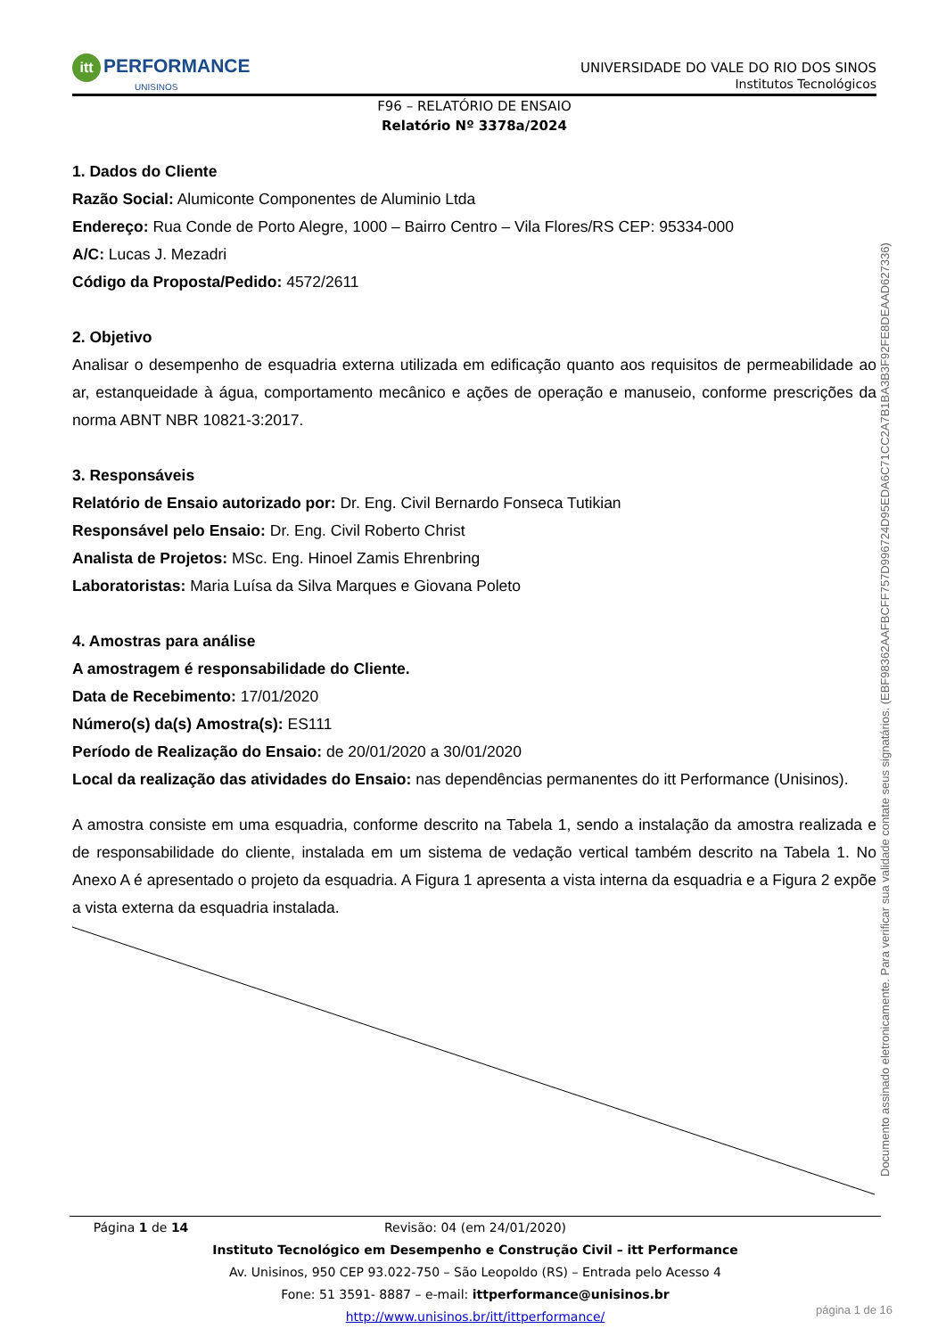itt PERFORMANCE
UNISINOS
UNIVERSIDADE DO VALE DO RIO DOS SINOS
Institutos Tecnológicos
F96 – RELATÓRIO DE ENSAIO
Relatório Nº 3378a/2024
1. Dados do Cliente
Razão Social: Alumiconte Componentes de Aluminio Ltda
Endereço: Rua Conde de Porto Alegre, 1000 – Bairro Centro – Vila Flores/RS CEP: 95334-000
A/C: Lucas J. Mezadri
Código da Proposta/Pedido: 4572/2611
2. Objetivo
Analisar o desempenho de esquadria externa utilizada em edificação quanto aos requisitos de permeabilidade ao ar, estanqueidade à água, comportamento mecânico e ações de operação e manuseio, conforme prescrições da norma ABNT NBR 10821-3:2017.
3. Responsáveis
Relatório de Ensaio autorizado por: Dr. Eng. Civil Bernardo Fonseca Tutikian
Responsável pelo Ensaio: Dr. Eng. Civil Roberto Christ
Analista de Projetos: MSc. Eng. Hinoel Zamis Ehrenbring
Laboratoristas: Maria Luísa da Silva Marques e Giovana Poleto
4. Amostras para análise
A amostragem é responsabilidade do Cliente.
Data de Recebimento: 17/01/2020
Número(s) da(s) Amostra(s): ES111
Período de Realização do Ensaio: de 20/01/2020 a 30/01/2020
Local da realização das atividades do Ensaio: nas dependências permanentes do itt Performance (Unisinos).
A amostra consiste em uma esquadria, conforme descrito na Tabela 1, sendo a instalação da amostra realizada e de responsabilidade do cliente, instalada em um sistema de vedação vertical também descrito na Tabela 1. No Anexo A é apresentado o projeto da esquadria. A Figura 1 apresenta a vista interna da esquadria e a Figura 2 expõe a vista externa da esquadria instalada.
Página 1 de 14 Revisão: 04 (em 24/01/2020)
Instituto Tecnológico em Desempenho e Construção Civil – itt Performance
Av. Unisinos, 950 CEP 93.022-750 – São Leopoldo (RS) – Entrada pelo Acesso 4
Fone: 51 3591- 8887 – e-mail: ittperformance@unisinos.br
http://www.unisinos.br/itt/ittperformance/
Documento assinado eletronicamente. Para verificar sua validade contate seus signatários. (EBF98362AAFBCFF757D996724D95EDA6C71CC2A7B1BA3B3F92FE8DEAAD627336)
página 1 de 16